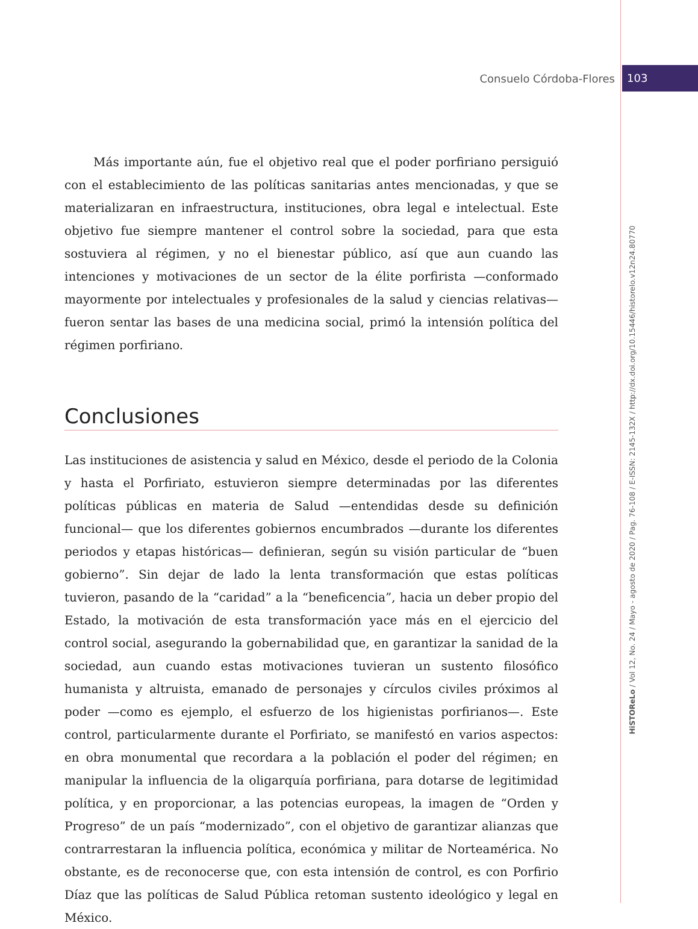Consuelo Córdoba-Flores 103
HiSTOReLo / Vol 12, No. 24 / Mayo - agosto de 2020 / Pag. 76-108 / E-ISSN: 2145-132X / http://dx.doi.org/10.15446/historelo.v12n24.80770
Más importante aún, fue el objetivo real que el poder porfiriano persiguió con el establecimiento de las políticas sanitarias antes mencionadas, y que se materializaran en infraestructura, instituciones, obra legal e intelectual. Este objetivo fue siempre mantener el control sobre la sociedad, para que esta sostuviera al régimen, y no el bienestar público, así que aun cuando las intenciones y motivaciones de un sector de la élite porfirista —conformado mayormente por intelectuales y profesionales de la salud y ciencias relativas— fueron sentar las bases de una medicina social, primó la intensión política del régimen porfiriano.
Conclusiones
Las instituciones de asistencia y salud en México, desde el periodo de la Colonia y hasta el Porfiriato, estuvieron siempre determinadas por las diferentes políticas públicas en materia de Salud —entendidas desde su definición funcional— que los diferentes gobiernos encumbrados —durante los diferentes periodos y etapas históricas— definieran, según su visión particular de “buen gobierno”. Sin dejar de lado la lenta transformación que estas políticas tuvieron, pasando de la “caridad” a la “beneficencia”, hacia un deber propio del Estado, la motivación de esta transformación yace más en el ejercicio del control social, asegurando la gobernabilidad que, en garantizar la sanidad de la sociedad, aun cuando estas motivaciones tuvieran un sustento filosófico humanista y altruista, emanado de personajes y círculos civiles próximos al poder —como es ejemplo, el esfuerzo de los higienistas porfirianos—. Este control, particularmente durante el Porfiriato, se manifestó en varios aspectos: en obra monumental que recordara a la población el poder del régimen; en manipular la influencia de la oligarquía porfiriana, para dotarse de legitimidad política, y en proporcionar, a las potencias europeas, la imagen de “Orden y Progreso” de un país “modernizado”, con el objetivo de garantizar alianzas que contrarrestaran la influencia política, económica y militar de Norteamérica. No obstante, es de reconocerse que, con esta intensión de control, es con Porfirio Díaz que las políticas de Salud Pública retoman sustento ideológico y legal en México.